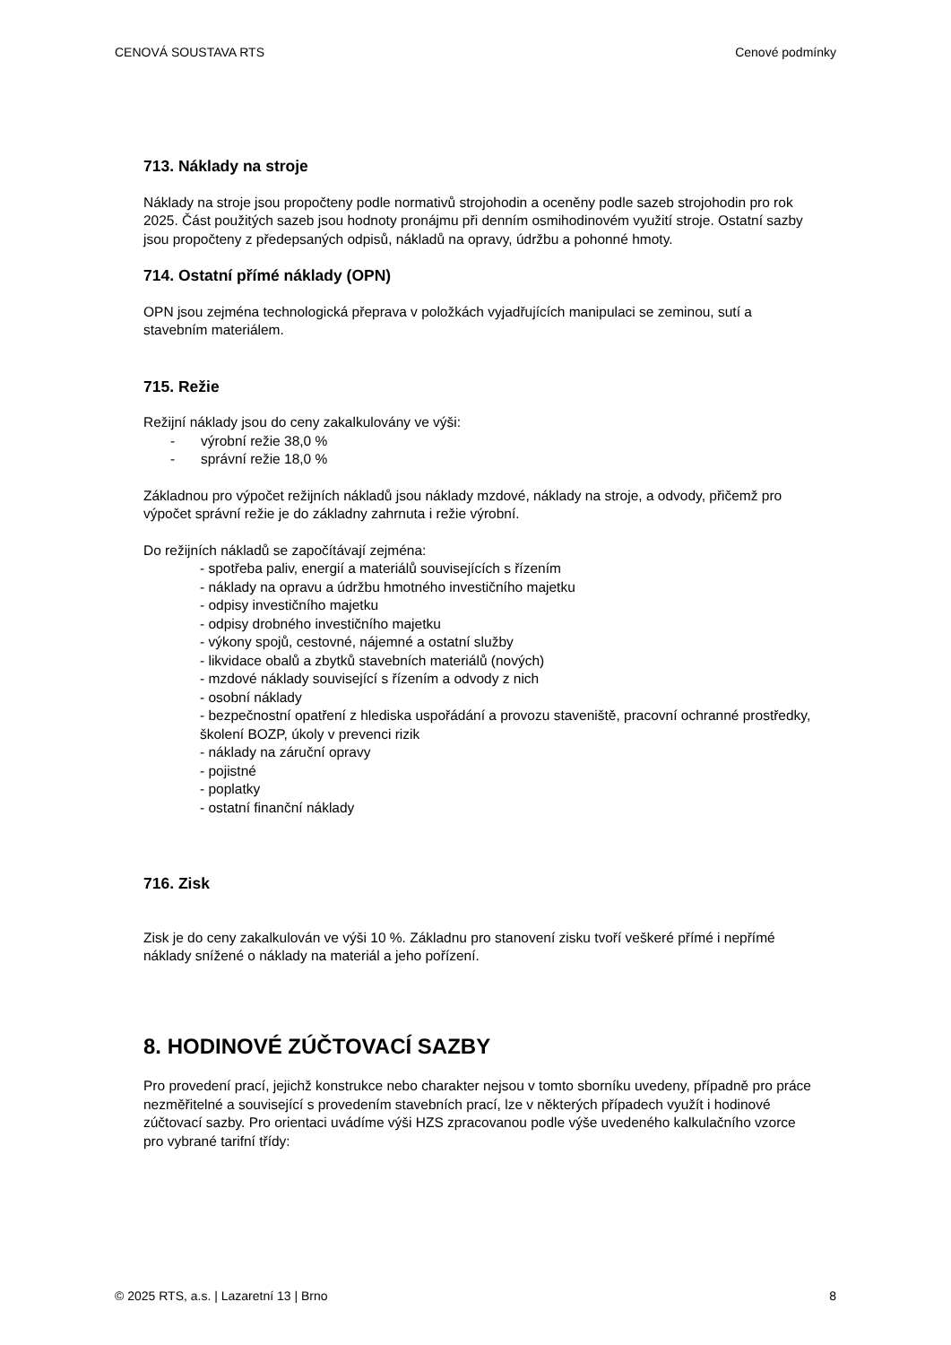CENOVÁ SOUSTAVA RTS Cenové podmínky
713. Náklady na stroje
Náklady na stroje jsou propočteny podle normativů strojohodin a oceněny podle sazeb strojohodin pro rok 2025. Část použitých sazeb jsou hodnoty pronájmu při denním osmihodinovém využití stroje. Ostatní sazby jsou propočteny z předepsaných odpisů, nákladů na opravy, údržbu a pohonné hmoty.
714. Ostatní přímé náklady (OPN)
OPN jsou zejména technologická přeprava v položkách vyjadřujících manipulaci se zeminou, sutí a stavebním materiálem.
715. Režie
Režijní náklady jsou do ceny zakalkulovány ve výši:
- výrobní režie 38,0 %
- správní režie 18,0 %
Základnou pro výpočet režijních nákladů jsou náklady mzdové, náklady na stroje, a odvody, přičemž pro výpočet správní režie je do základny zahrnuta i režie výrobní.
Do režijních nákladů se započítávají zejména:
- spotřeba paliv, energií a materiálů souvisejících s řízením
- náklady na opravu a údržbu hmotného investičního majetku
- odpisy investičního majetku
- odpisy drobného investičního majetku
- výkony spojů, cestovné, nájemné a ostatní služby
- likvidace obalů a zbytků stavebních materiálů (nových)
- mzdové náklady související s řízením a odvody z nich
- osobní náklady
- bezpečnostní opatření z hlediska uspořádání a provozu staveniště, pracovní ochranné prostředky, školení BOZP, úkoly v prevenci rizik
- náklady na záruční opravy
- pojistné
- poplatky
- ostatní finanční náklady
716. Zisk
Zisk je do ceny zakalkulován ve výši 10 %. Základnu pro stanovení zisku tvoří veškeré přímé i nepřímé náklady snížené o náklady na materiál a jeho pořízení.
8. HODINOVÉ ZÚČTOVACÍ SAZBY
Pro provedení prací, jejichž konstrukce nebo charakter nejsou v tomto sborníku uvedeny, případně pro práce nezměřitelné a související s provedením stavebních prací, lze v některých případech využít i hodinové zúčtovací sazby. Pro orientaci uvádíme výši HZS zpracovanou podle výše uvedeného kalkulačního vzorce pro vybrané tarifní třídy:
© 2025 RTS, a.s. | Lazaretní 13 | Brno 8